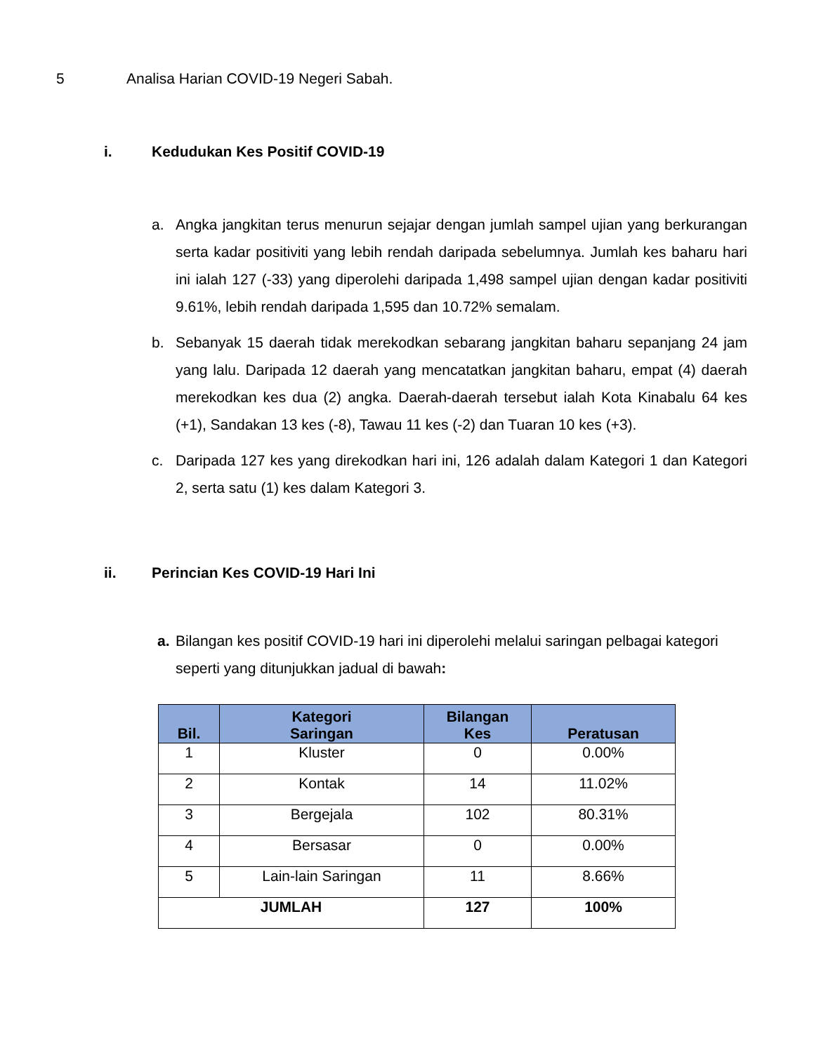5 Analisa Harian COVID-19 Negeri Sabah.
i. Kedudukan Kes Positif COVID-19
a. Angka jangkitan terus menurun sejajar dengan jumlah sampel ujian yang berkurangan serta kadar positiviti yang lebih rendah daripada sebelumnya. Jumlah kes baharu hari ini ialah 127 (-33) yang diperolehi daripada 1,498 sampel ujian dengan kadar positiviti 9.61%, lebih rendah daripada 1,595 dan 10.72% semalam.
b. Sebanyak 15 daerah tidak merekodkan sebarang jangkitan baharu sepanjang 24 jam yang lalu. Daripada 12 daerah yang mencatatkan jangkitan baharu, empat (4) daerah merekodkan kes dua (2) angka. Daerah-daerah tersebut ialah Kota Kinabalu 64 kes (+1), Sandakan 13 kes (-8), Tawau 11 kes (-2) dan Tuaran 10 kes (+3).
c. Daripada 127 kes yang direkodkan hari ini, 126 adalah dalam Kategori 1 dan Kategori 2, serta satu (1) kes dalam Kategori 3.
ii. Perincian Kes COVID-19 Hari Ini
a. Bilangan kes positif COVID-19 hari ini diperolehi melalui saringan pelbagai kategori seperti yang ditunjukkan jadual di bawah:
| Bil. | Kategori Saringan | Bilangan Kes | Peratusan |
| --- | --- | --- | --- |
| 1 | Kluster | 0 | 0.00% |
| 2 | Kontak | 14 | 11.02% |
| 3 | Bergejala | 102 | 80.31% |
| 4 | Bersasar | 0 | 0.00% |
| 5 | Lain-lain Saringan | 11 | 8.66% |
| JUMLAH | | 127 | 100% |